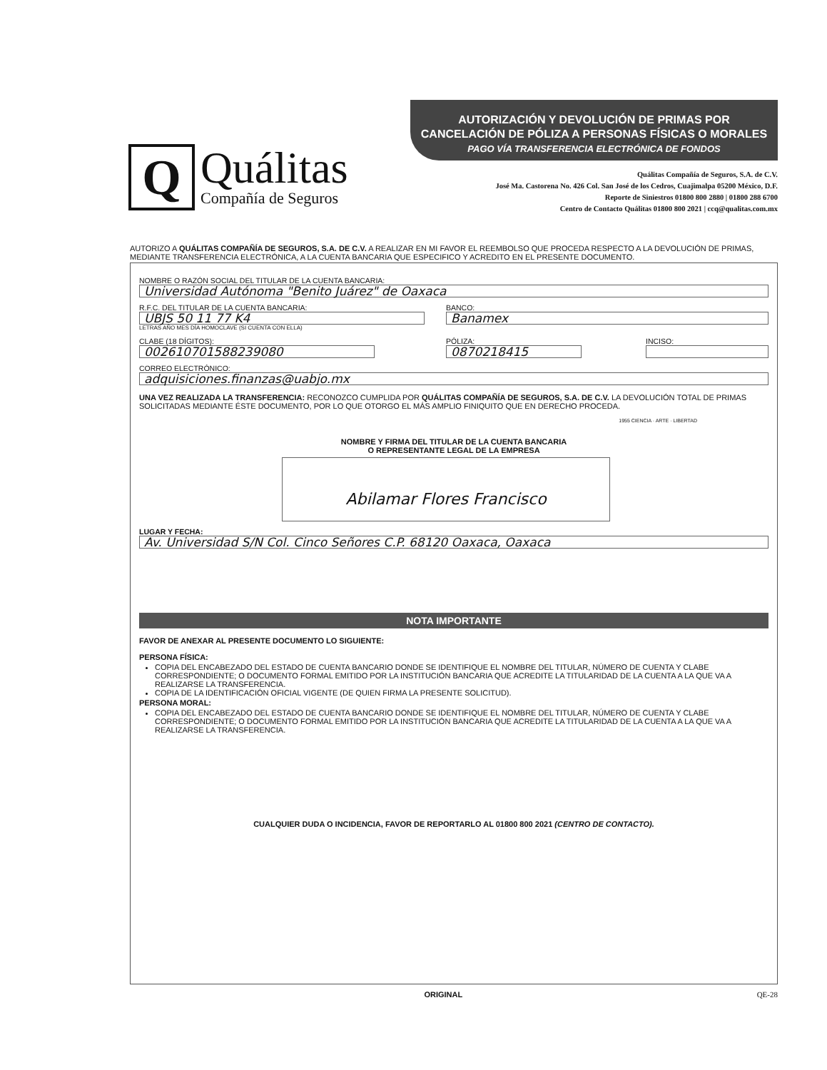Q
Quálitas
Compañía de Seguros
AUTORIZACIÓN Y DEVOLUCIÓN DE PRIMAS POR
CANCELACIÓN DE PÓLIZA A PERSONAS FÍSICAS O MORALES
PAGO VÍA TRANSFERENCIA ELECTRÓNICA DE FONDOS
Quálitas Compañía de Seguros, S.A. de C.V.
José Ma. Castorena No. 426 Col. San José de los Cedros, Cuajimalpa 05200 México, D.F.
Reporte de Siniestros 01800 800 2880 | 01800 288 6700
Centro de Contacto Quálitas 01800 800 2021 | ccq@qualitas.com.mx
AUTORIZO A QUÁLITAS COMPAÑÍA DE SEGUROS, S.A. DE C.V. A REALIZAR EN MI FAVOR EL REEMBOLSO QUE PROCEDA RESPECTO A LA DEVOLUCIÓN DE PRIMAS, MEDIANTE TRANSFERENCIA ELECTRÓNICA, A LA CUENTA BANCARIA QUE ESPECIFICO Y ACREDITO EN EL PRESENTE DOCUMENTO.
NOMBRE O RAZÓN SOCIAL DEL TITULAR DE LA CUENTA BANCARIA:
Universidad Autónoma "Benito Juárez" de Oaxaca
R.F.C. DEL TITULAR DE LA CUENTA BANCARIA:
UBJS 50 11 77 K4
LETRAS AÑO MES DÍA HOMOCLAVE (SI CUENTA CON ELLA)
BANCO:
Banamex
CLABE (18 DÍGITOS):
002610701588239080
PÓLIZA:
0870218415
INCISO:
CORREO ELECTRÓNICO:
adquisiciones.finanzas@uabjo.mx
UNA VEZ REALIZADA LA TRANSFERENCIA: RECONOZCO CUMPLIDA POR QUÁLITAS COMPAÑÍA DE SEGUROS, S.A. DE C.V. LA DEVOLUCIÓN TOTAL DE PRIMAS SOLICITADAS MEDIANTE ÉSTE DOCUMENTO, POR LO QUE OTORGO EL MÁS AMPLIO FINIQUITO QUE EN DERECHO PROCEDA.
1955 CIENCIA · ARTE · LIBERTAD
NOMBRE Y FIRMA DEL TITULAR DE LA CUENTA BANCARIA
O REPRESENTANTE LEGAL DE LA EMPRESA
Abilamar Flores Francisco
LUGAR Y FECHA:
Av. Universidad S/N Col. Cinco Señores C.P. 68120 Oaxaca, Oaxaca
NOTA IMPORTANTE
FAVOR DE ANEXAR AL PRESENTE DOCUMENTO LO SIGUIENTE:
PERSONA FÍSICA:
COPIA DEL ENCABEZADO DEL ESTADO DE CUENTA BANCARIO DONDE SE IDENTIFIQUE EL NOMBRE DEL TITULAR, NÚMERO DE CUENTA Y CLABE CORRESPONDIENTE; O DOCUMENTO FORMAL EMITIDO POR LA INSTITUCIÓN BANCARIA QUE ACREDITE LA TITULARIDAD DE LA CUENTA A LA QUE VA A REALIZARSE LA TRANSFERENCIA.
COPIA DE LA IDENTIFICACIÓN OFICIAL VIGENTE (DE QUIEN FIRMA LA PRESENTE SOLICITUD).
PERSONA MORAL:
COPIA DEL ENCABEZADO DEL ESTADO DE CUENTA BANCARIO DONDE SE IDENTIFIQUE EL NOMBRE DEL TITULAR, NÚMERO DE CUENTA Y CLABE CORRESPONDIENTE; O DOCUMENTO FORMAL EMITIDO POR LA INSTITUCIÓN BANCARIA QUE ACREDITE LA TITULARIDAD DE LA CUENTA A LA QUE VA A REALIZARSE LA TRANSFERENCIA.
CUALQUIER DUDA O INCIDENCIA, FAVOR DE REPORTARLO AL 01800 800 2021 (CENTRO DE CONTACTO).
ORIGINAL QE-28